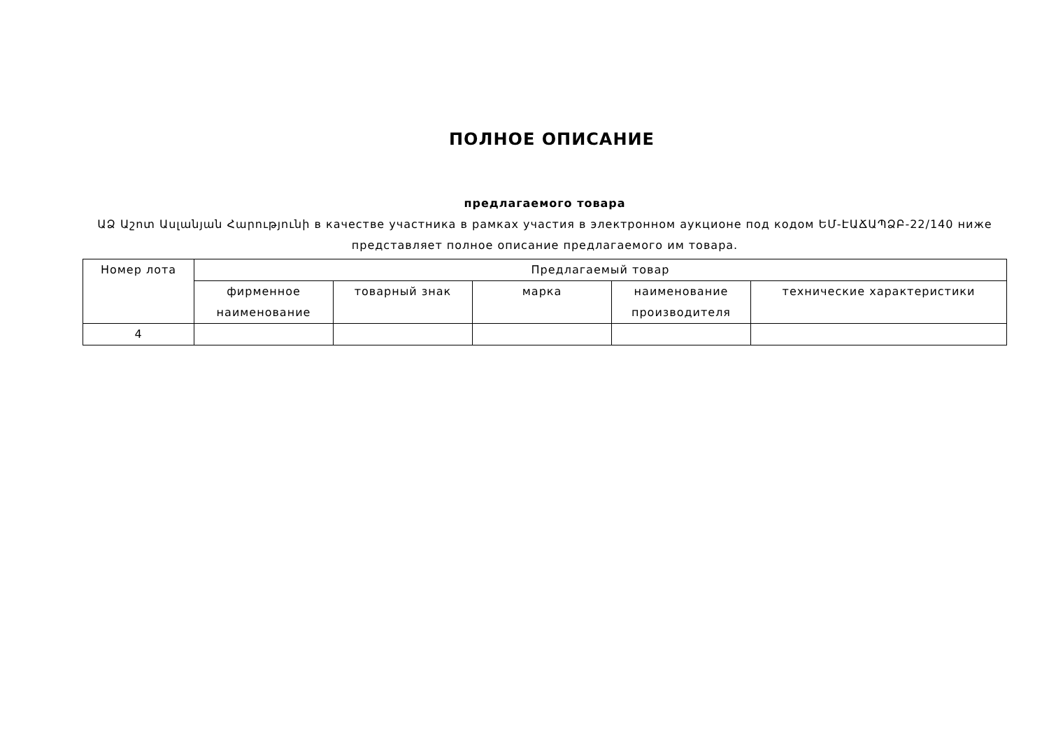ПОЛНОЕ ОПИСАНИЕ
предлагаемого товара
ԱՁ Աշոտ Ասլանյան Հարությունի в качестве участника в рамках участия в электронном аукционе под кодом ԵՄ-ԷԱՃԱՊՁԲ-22/140 ниже представляет полное описание предлагаемого им товара.
| Номер лота | Предлагаемый товар | | | | |
| --- | --- | --- | --- | --- | --- |
| | фирменное наименование | товарный знак | марка | наименование производителя | технические характеристики |
| 4 | | | | | |